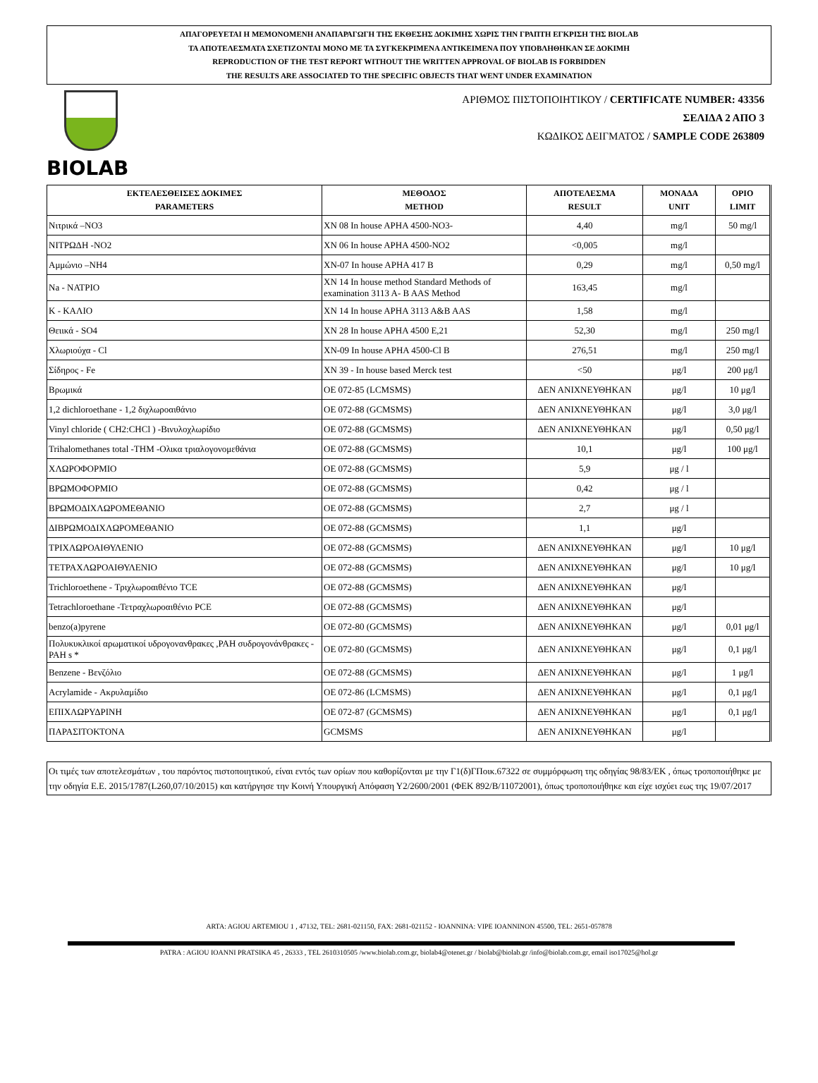ΑΠΑΓΟΡΕΥΕΤΑΙ Η ΜΕΜΟΝΟΜΕΝΗ ΑΝΑΠΑΡΑΓΩΓΗ ΤΗΣ ΕΚΘΕΣΗΣ ΔΟΚΙΜΗΣ ΧΩΡΙΣ ΤΗΝ ΓΡΑΠΤΗ ΕΓΚΡΙΣΗ ΤΗΣ BIOLAB
ΤΑ ΑΠΟΤΕΛΕΣΜΑΤΑ ΣΧΕΤΙΖΟΝΤΑΙ ΜΟΝΟ ΜΕ ΤΑ ΣΥΓΚΕΚΡΙΜΕΝΑ ΑΝΤΙΚΕΙΜΕΝΑ ΠΟΥ ΥΠΟΒΛΗΘΗΚΑΝ ΣΕ ΔΟΚΙΜΗ
REPRODUCTION OF THE TEST REPORT WITHOUT THE WRITTEN APPROVAL OF BIOLAB IS FORBIDDEN
THE RESULTS ARE ASSOCIATED TO THE SPECIFIC OBJECTS THAT WENT UNDER EXAMINATION
BIOLAB
ΑΡΙΘΜΟΣ ΠΙΣΤΟΠΟΙΗΤΙΚΟΥ / CERTIFICATE NUMBER: 43356
ΣΕΛΙΔΑ 2 ΑΠΟ 3
ΚΩΔΙΚΟΣ ΔΕΙΓΜΑΤΟΣ / SAMPLE CODE 263809
| ΕΚΤΕΛΕΣΘΕΙΣΕΣ ΔΟΚΙΜΕΣ PARAMETERS | ΜΕΘΟΔΟΣ METHOD | ΑΠΟΤΕΛΕΣΜΑ RESULT | ΜΟΝΑΔΑ UNIT | ΟΡΙΟ LIMIT |
| --- | --- | --- | --- | --- |
| Νιτρικά –NO3 | XN 08 In house APHA 4500-NO3- | 4,40 | mg/l | 50 mg/l |
| ΝΙΤΡΩΔΗ -NO2 | XN 06 In house APHA 4500-NO2 | <0,005 | mg/l | |
| Αμμώνιο –NH4 | XN-07 In house APHA 417 B | 0,29 | mg/l | 0,50 mg/l |
| Na - ΝΑΤΡΙΟ | XN 14 In house method Standard Methods of examination 3113 A- B AAS Method | 163,45 | mg/l | |
| K - ΚΑΛΙΟ | XN 14 In house APHA 3113 A&B AAS | 1,58 | mg/l | |
| Θειικά - SO4 | XN 28 In house APHA 4500 E,21 | 52,30 | mg/l | 250 mg/l |
| Χλωριούχα - Cl | XN-09 In house APHA 4500-Cl B | 276,51 | mg/l | 250 mg/l |
| Σίδηρος - Fe | XN 39 - In house based Merck test | <50 | μg/l | 200 μg/l |
| Βρωμικά | ΟΕ 072-85 (LCMSMS) | ΔΕΝ ΑΝΙΧΝΕΥΘΗΚΑΝ | μg/l | 10 μg/l |
| 1,2 dichloroethane - 1,2 διχλωροαιθάνιο | ΟΕ 072-88 (GCMSMS) | ΔΕΝ ΑΝΙΧΝΕΥΘΗΚΑΝ | μg/l | 3,0 μg/l |
| Vinyl chloride ( CH2:CHCl ) -Βινυλοχλωρίδιο | ΟΕ 072-88 (GCMSMS) | ΔΕΝ ΑΝΙΧΝΕΥΘΗΚΑΝ | μg/l | 0,50 μg/l |
| Trihalomethanes total -THM -Ολικα τριαλογονομεθάνια | ΟΕ 072-88 (GCMSMS) | 10,1 | μg/l | 100 μg/l |
| ΧΛΩΡΟΦΟΡΜΙΟ | ΟΕ 072-88 (GCMSMS) | 5,9 | μg / l | |
| ΒΡΩΜΟΦΟΡΜΙΟ | ΟΕ 072-88 (GCMSMS) | 0,42 | μg / l | |
| ΒΡΩΜΟΔΙΧΛΩΡΟΜΕΘΑΝΙΟ | ΟΕ 072-88 (GCMSMS) | 2,7 | μg / l | |
| ΔΙΒΡΩΜΟΔΙΧΛΩΡΟΜΕΘΑΝΙΟ | ΟΕ 072-88 (GCMSMS) | 1,1 | μg/l | |
| ΤΡΙΧΛΩΡΟΑΙΘΥΛΕΝΙΟ | ΟΕ 072-88 (GCMSMS) | ΔΕΝ ΑΝΙΧΝΕΥΘΗΚΑΝ | μg/l | 10 μg/l |
| ΤΕΤΡΑΧΛΩΡΟΑΙΘΥΛΕΝΙΟ | ΟΕ 072-88 (GCMSMS) | ΔΕΝ ΑΝΙΧΝΕΥΘΗΚΑΝ | μg/l | 10 μg/l |
| Trichloroethene - Τριχλωροαιθένιο TCE | ΟΕ 072-88 (GCMSMS) | ΔΕΝ ΑΝΙΧΝΕΥΘΗΚΑΝ | μg/l | |
| Tetrachloroethane -Τετραχλωροαιθένιο PCE | ΟΕ 072-88 (GCMSMS) | ΔΕΝ ΑΝΙΧΝΕΥΘΗΚΑΝ | μg/l | |
| benzo(a)pyrene | ΟΕ 072-80 (GCMSMS) | ΔΕΝ ΑΝΙΧΝΕΥΘΗΚΑΝ | μg/l | 0,01 μg/l |
| Πολυκυκλικοί αρωματικοί υδρογονανθρακες ,PAH συδρογονάνθρακες - PAH s * | ΟΕ 072-80 (GCMSMS) | ΔΕΝ ΑΝΙΧΝΕΥΘΗΚΑΝ | μg/l | 0,1 μg/l |
| Benzene - Βενζόλιο | ΟΕ 072-88 (GCMSMS) | ΔΕΝ ΑΝΙΧΝΕΥΘΗΚΑΝ | μg/l | 1 μg/l |
| Acrylamide - Ακρυλαμίδιο | ΟΕ 072-86 (LCMSMS) | ΔΕΝ ΑΝΙΧΝΕΥΘΗΚΑΝ | μg/l | 0,1 μg/l |
| ΕΠΙΧΛΩΡΥΔΡΙΝΗ | ΟΕ 072-87 (GCMSMS) | ΔΕΝ ΑΝΙΧΝΕΥΘΗΚΑΝ | μg/l | 0,1 μg/l |
| ΠΑΡΑΣΙΤΟΚΤΟΝΑ | GCMSMS | ΔΕΝ ΑΝΙΧΝΕΥΘΗΚΑΝ | μg/l | |
Οι τιμές των αποτελεσμάτων , του παρόντος πιστοποιητικού, είναι εντός των ορίων που καθορίζονται με την Γ1(δ)ΓΠοικ.67322 σε συμμόρφωση της οδηγίας 98/83/ΕΚ , όπως τροποποιήθηκε με την οδηγία Ε.Ε. 2015/1787(L260,07/10/2015) και κατήργησε την Κοινή Υπουργική Απόφαση Υ2/2600/2001 (ΦΕΚ 892/Β/11072001), όπως τροποποιήθηκε και είχε ισχύει εως της 19/07/2017
ARTA: AGIOU ARTEMIOU 1 , 47132, TEL: 2681-021150, FAX: 2681-021152 - IOANNINA: VIPE IOANNINON 45500, TEL: 2651-057878
PATRA : AGIOU IOANNI PRATSIKA 45 , 26333 , TEL 2610310505 /www.biolab.com.gr, biolab4@otenet.gr / biolab@biolab.gr /info@biolab.com.gr, email iso17025@hol.gr